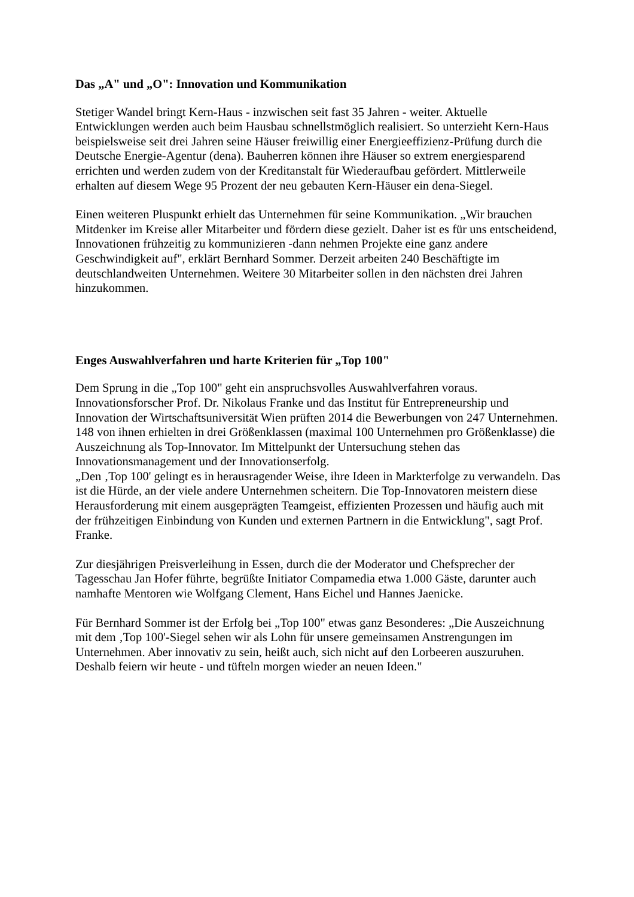Das „A" und „O": Innovation und Kommunikation
Stetiger Wandel bringt Kern-Haus - inzwischen seit fast 35 Jahren - weiter. Aktuelle Entwicklungen werden auch beim Hausbau schnellstmöglich realisiert. So unterzieht Kern-Haus beispielsweise seit drei Jahren seine Häuser freiwillig einer Energieeffizienz-Prüfung durch die Deutsche Energie-Agentur (dena). Bauherren können ihre Häuser so extrem energiesparend errichten und werden zudem von der Kreditanstalt für Wiederaufbau gefördert. Mittlerweile erhalten auf diesem Wege 95 Prozent der neu gebauten Kern-Häuser ein dena-Siegel.
Einen weiteren Pluspunkt erhielt das Unternehmen für seine Kommunikation. „Wir brauchen Mitdenker im Kreise aller Mitarbeiter und fördern diese gezielt. Daher ist es für uns entscheidend, Innovationen frühzeitig zu kommunizieren -dann nehmen Projekte eine ganz andere Geschwindigkeit auf", erklärt Bernhard Sommer. Derzeit arbeiten 240 Beschäftigte im deutschlandweiten Unternehmen. Weitere 30 Mitarbeiter sollen in den nächsten drei Jahren hinzukommen.
Enges Auswahlverfahren und harte Kriterien für „Top 100"
Dem Sprung in die „Top 100" geht ein anspruchsvolles Auswahlverfahren voraus. Innovationsforscher Prof. Dr. Nikolaus Franke und das Institut für Entrepreneurship und Innovation der Wirtschaftsuniversität Wien prüften 2014 die Bewerbungen von 247 Unternehmen. 148 von ihnen erhielten in drei Größenklassen (maximal 100 Unternehmen pro Größenklasse) die Auszeichnung als Top-Innovator. Im Mittelpunkt der Untersuchung stehen das Innovationsmanagement und der Innovationserfolg.
„Den ‚Top 100' gelingt es in herausragender Weise, ihre Ideen in Markterfolge zu verwandeln. Das ist die Hürde, an der viele andere Unternehmen scheitern. Die Top-Innovatoren meistern diese Herausforderung mit einem ausgeprägten Teamgeist, effizienten Prozessen und häufig auch mit der frühzeitigen Einbindung von Kunden und externen Partnern in die Entwicklung", sagt Prof. Franke.
Zur diesjährigen Preisverleihung in Essen, durch die der Moderator und Chefsprecher der Tagesschau Jan Hofer führte, begrüßte Initiator Compamedia etwa 1.000 Gäste, darunter auch namhafte Mentoren wie Wolfgang Clement, Hans Eichel und Hannes Jaenicke.
Für Bernhard Sommer ist der Erfolg bei „Top 100" etwas ganz Besonderes: „Die Auszeichnung mit dem ‚Top 100'-Siegel sehen wir als Lohn für unsere gemeinsamen Anstrengungen im Unternehmen. Aber innovativ zu sein, heißt auch, sich nicht auf den Lorbeeren auszuruhen. Deshalb feiern wir heute - und tüfteln morgen wieder an neuen Ideen."